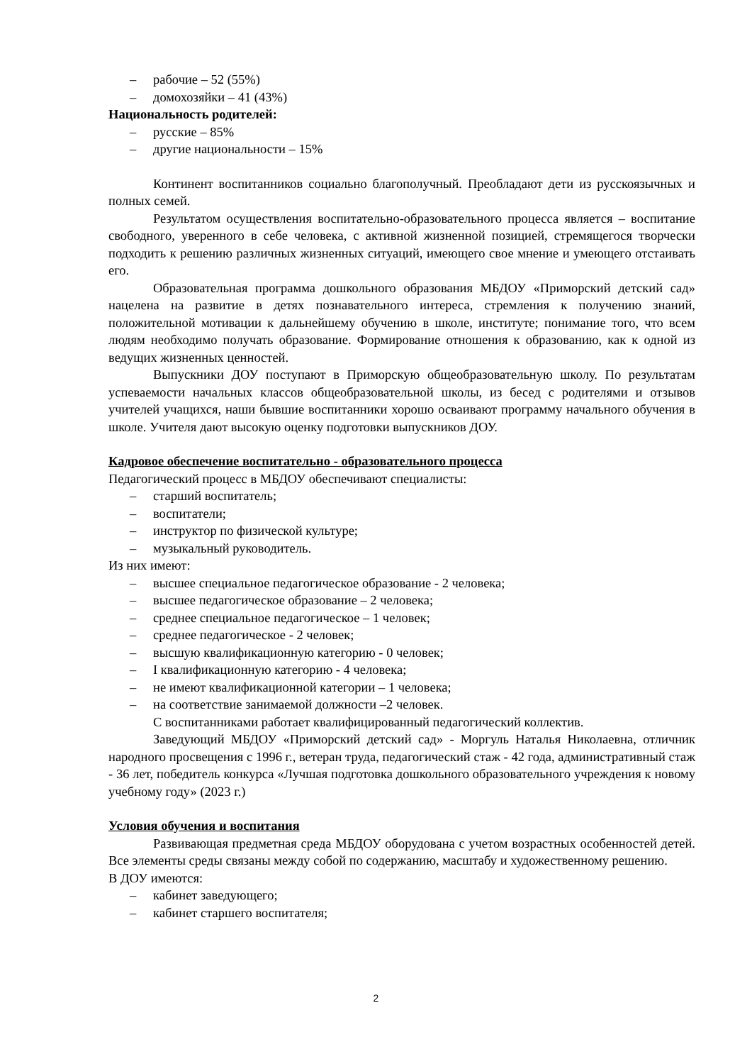– рабочие – 52 (55%)
– домохозяйки – 41 (43%)
Национальность родителей:
– русские – 85%
– другие национальности – 15%
Континент воспитанников социально благополучный. Преобладают дети из русскоязычных и полных семей.
Результатом осуществления воспитательно-образовательного процесса является – воспитание свободного, уверенного в себе человека, с активной жизненной позицией, стремящегося творчески подходить к решению различных жизненных ситуаций, имеющего свое мнение и умеющего отстаивать его.
Образовательная программа дошкольного образования МБДОУ «Приморский детский сад» нацелена на развитие в детях познавательного интереса, стремления к получению знаний, положительной мотивации к дальнейшему обучению в школе, институте; понимание того, что всем людям необходимо получать образование. Формирование отношения к образованию, как к одной из ведущих жизненных ценностей.
Выпускники ДОУ поступают в Приморскую общеобразовательную школу. По результатам успеваемости начальных классов общеобразовательной школы, из бесед с родителями и отзывов учителей учащихся, наши бывшие воспитанники хорошо осваивают программу начального обучения в школе. Учителя дают высокую оценку подготовки выпускников ДОУ.
Кадровое обеспечение воспитательно - образовательного процесса
Педагогический процесс в МБДОУ обеспечивают специалисты:
– старший воспитатель;
– воспитатели;
– инструктор по физической культуре;
– музыкальный руководитель.
Из них имеют:
– высшее специальное педагогическое образование - 2 человека;
– высшее педагогическое образование – 2 человека;
– среднее специальное педагогическое – 1 человек;
– среднее педагогическое - 2 человек;
– высшую квалификационную категорию - 0 человек;
– I квалификационную категорию - 4 человека;
– не имеют квалификационной категории – 1 человека;
– на соответствие занимаемой должности –2 человек.
С воспитанниками работает квалифицированный педагогический коллектив.
Заведующий МБДОУ «Приморский детский сад» - Моргуль Наталья Николаевна, отличник народного просвещения с 1996 г., ветеран труда, педагогический стаж - 42 года, административный стаж - 36 лет, победитель конкурса «Лучшая подготовка дошкольного образовательного учреждения к новому учебному году» (2023 г.)
Условия обучения и воспитания
Развивающая предметная среда МБДОУ оборудована с учетом возрастных особенностей детей. Все элементы среды связаны между собой по содержанию, масштабу и художественному решению.
В ДОУ имеются:
– кабинет заведующего;
– кабинет старшего воспитателя;
2